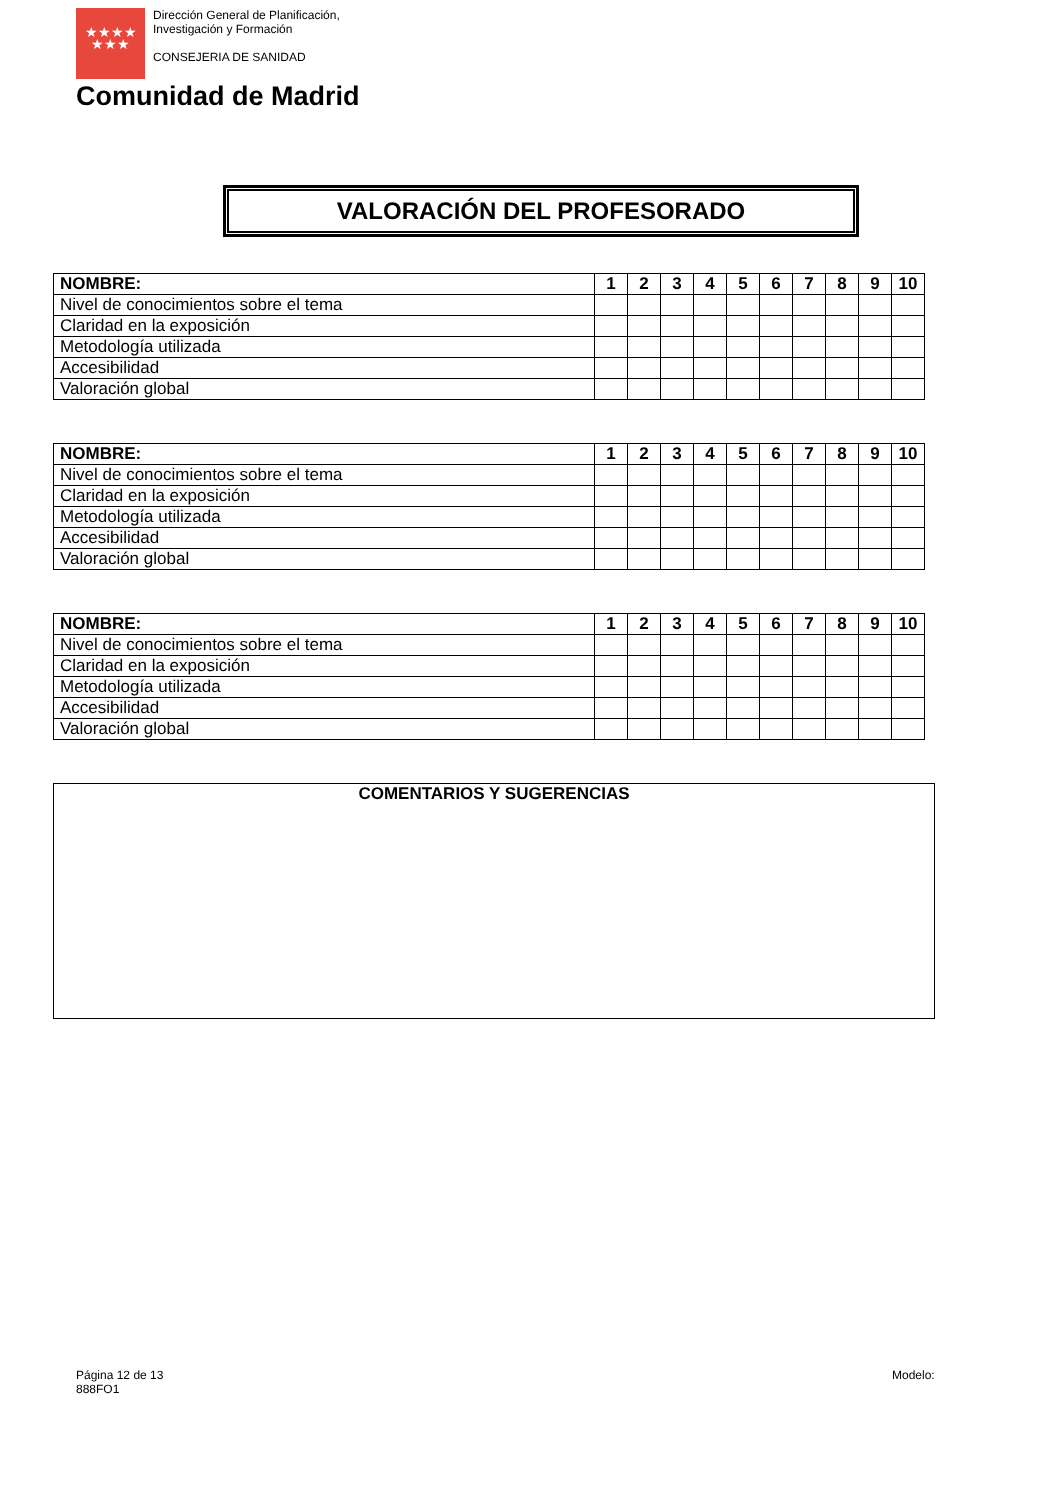★★★★
★★★
Dirección General de Planificación,
Investigación y Formación
CONSEJERIA DE SANIDAD
Comunidad de Madrid
VALORACIÓN DEL PROFESORADO
| NOMBRE: | 1 | 2 | 3 | 4 | 5 | 6 | 7 | 8 | 9 | 10 |
| --- | --- | --- | --- | --- | --- | --- | --- | --- | --- | --- |
| Nivel de conocimientos sobre el tema | | | | | | | | | | |
| Claridad en la exposición | | | | | | | | | | |
| Metodología utilizada | | | | | | | | | | |
| Accesibilidad | | | | | | | | | | |
| Valoración global | | | | | | | | | | |
| NOMBRE: | 1 | 2 | 3 | 4 | 5 | 6 | 7 | 8 | 9 | 10 |
| --- | --- | --- | --- | --- | --- | --- | --- | --- | --- | --- |
| Nivel de conocimientos sobre el tema | | | | | | | | | | |
| Claridad en la exposición | | | | | | | | | | |
| Metodología utilizada | | | | | | | | | | |
| Accesibilidad | | | | | | | | | | |
| Valoración global | | | | | | | | | | |
| NOMBRE: | 1 | 2 | 3 | 4 | 5 | 6 | 7 | 8 | 9 | 10 |
| --- | --- | --- | --- | --- | --- | --- | --- | --- | --- | --- |
| Nivel de conocimientos sobre el tema | | | | | | | | | | |
| Claridad en la exposición | | | | | | | | | | |
| Metodología utilizada | | | | | | | | | | |
| Accesibilidad | | | | | | | | | | |
| Valoración global | | | | | | | | | | |
COMENTARIOS Y SUGERENCIAS
Página 12 de 13
888FO1
Modelo: